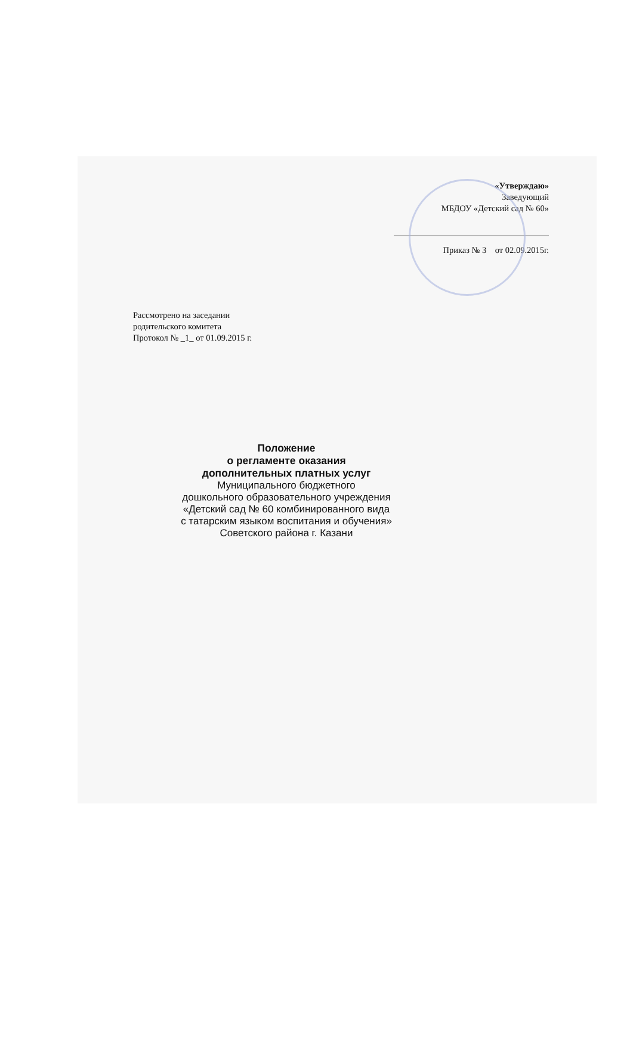«Утверждаю»
Заведующий
МБДОУ «Детский сад № 60»
Приказ № 3 от 02.09.2015г.
Рассмотрено на заседании
родительского комитета
Протокол № _1_ от 01.09.2015 г.
Положение
о регламенте оказания
дополнительных платных услуг
Муниципального бюджетного
дошкольного образовательного учреждения
«Детский сад № 60 комбинированного вида
с татарским языком воспитания и обучения»
Советского района г. Казани